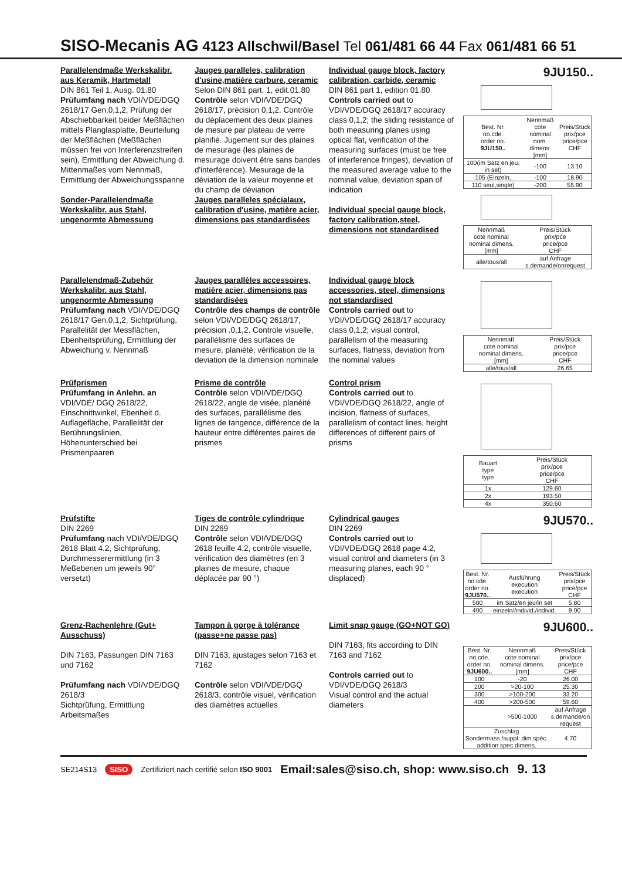SISO-Mecanis AG 4123 Allschwil/Basel Tel 061/481 66 44 Fax 061/481 66 51
Parallelendmaße Werkskalibr. aus Keramik, Hartmetall
DIN 861 Teil 1, Ausg. 01.80
Prüfumfang nach VDI/VDE/DGQ 2618/17 Gen.0,1,2, Prüfung der Abschiebbarkeit beider Meßflächen mittels Planglasplatte, Beurteilung der Meßflächen (Meßflächen müssen frei von Interferenzstreifen sein), Ermittlung der Abweichung d. Mittenmaßes vom Nennmaß, Ermittlung der Abweichungsspanne
Sonder-Parallelendmaße Werkskalibr. aus Stahl, ungenormte Abmessung
Jauges paralleles, calibration d'usine,matière carbure, ceramic
Selon DIN 861 part. 1, edit.01.80
Contrôle selon VDI/VDE/DGQ 2618/17, précision 0,1,2. Contrôle du déplacement des deux plaines de mesure par plateau de verre planifié. Jugement sur des plaines de mesurage (les plaines de mesurage doivent être sans bandes d'interférence). Mesurage de la déviation de la valeur moyenne et du champ de déviation
Jauges paralleles spécialaux, calibration d'usine, matière acier, dimensions pas standardisées
Individual gauge block, factory calibration, carbide, ceramic
DIN 861 part 1, edition 01.80
Controls carried out to VDI/VDE/DGQ 2618/17 accuracy class 0,1,2; the sliding resistance of both measuring planes using optical flat, verification of the measuring surfaces (must be free of interference fringes), deviation of the measured average value to the nominal value, deviation span of indication
Individual special gauge block, factory calibration,steel, dimensions not standardised
9JU150..
| Best. Nr. no.cde. order no. 9JU150.. | Nennmaß cote nominal nom. dimens. [mm] | Preis/Stück prix/pce price/pce CHF |
| 100(im Satz en jeu, in set) | -100 | 13.10 |
| 105 (Einzeln, | -100 | 18.90 |
| 110 seul,single) | -200 | 55.90 |
| Nennmaß cote nominal nominal dimens. [mm] | Preis/Stück prix/pce price/pce CHF |
| alle/tous/all | auf Anfrage s.demande/onrequest |
Parallelendmaß-Zubehör Werkskalibr. aus Stahl, ungenormte Abmessung
Prüfumfang nach VDI/VDE/DGQ 2618/17 Gen.0,1,2, Sichtprüfung, Parallelität der Messflächen, Ebenheitsprüfung, Ermittlung der Abweichung v. Nennmaß
Jauges parallèles accessoires, matière acier, dimensions pas standardisées
Contrôle des champs de contrôle selon VDI/VDE/DGQ 2618/17, précision .0,1,2. Controle visuelle, parallélisme des surfaces de mesure, planiété, vérification de la deviation de la dimension nominale
Individual gauge block accessories, steel, dimensions not standardised
Controls carried out to VDI/VDE/DGQ 2618/17 accuracy class 0,1,2; visual control, parallelism of the measuring surfaces, flatness, deviation from the nominal values
| Nennmaß cote nominal nominal dimens. [mm] | Preis/Stück prix/pce price/pce CHF |
| alle/tous/all | 26.65 |
Prüfprismen
Prüfumfang in Anlehn. an VDI/VDE/ DGQ 2618/22, Einschnittwinkel, Ebenheit d. Auflagefläche, Parallelität der Berührungslinien, Höhenunterschied bei Prismenpaaren
Prisme de contrôle
Contrôle selon VDI/VDE/DGQ 2618/22, angle de visée, planéité des surfaces, parallélisme des lignes de tangence, différence de la hauteur entre différentes paires de prismes
Control prism
Controls carried out to VDI/VDE/DGQ 2618/22, angle of incision, flatness of surfaces, parallelism of contact lines, height differences of different pairs of prisms
| Bauart type type | Preis/Stück prix/pce price/pce CHF |
| 1x | 129.60 |
| 2x | 193.50 |
| 4x | 350.60 |
Prüfstifte
DIN 2269
Prüfumfang nach VDI/VDE/DGQ 2618 Blatt 4.2, Sichtprüfung, Durchmesserermittlung (in 3 Meßebenen um jeweils 90° versetzt)
Tiges de contrôle cylindrique
DIN 2269
Contrôle selon VDI/VDE/DGQ 2618 feuille 4.2, contrôle visuelle, vérification des diamètres (en 3 plaines de mesure, chaque déplacée par 90 °)
Cylindrical gauges
DIN 2269
Controls carried out to VDI/VDE/DGQ 2618 page 4.2, visual control and diameters (in 3 measuring planes, each 90 ° displaced)
9JU570..
| Best. Nr. no.cde. order no. 9JU570.. | Ausführung execution execution | Preis/Stück prix/pce price/pce CHF |
| 500 | im Satz/en jeu/in set | 5.80 |
| 400 | einzeln//individ./individ. | 9.00 |
Grenz-Rachenlehre (Gut+ Ausschuss)
DIN 7163, Passungen DIN 7163 und 7162
Prüfumfang nach VDI/VDE/DGQ 2618/3
Sichtprüfung, Ermittlung Arbeitsmaßes
Tampon à gorge à tolérance (passe+ne passe pas)
DIN 7163, ajustages selon 7163 et 7162
Contrôle selon VDI/VDE/DGQ 2618/3, contrôle visuel, vérification des diamètres actuelles
Limit snap gauge (GO+NOT GO)
DIN 7163, fits according to DIN 7163 and 7162
Controls carried out to VDI/VDE/DGQ 2618/3
Visual control and the actual diameters
9JU600..
| Best. Nr. no.cde. order no. 9JU600.. | Nennmaß cote nominal nominal dimens. [mm] | Preis/Stück prix/pce price/pce CHF |
| 100 | -20 | 26.00 |
| 200 | >20-100 | 25.30 |
| 300 | >100-200 | 33.20 |
| 400 | >200-500 | 59.60 |
| | >500-1000 | auf Anfrage s.demande/on request |
| Zuschlag Sondermass./suppl..dim.spéc. addition spec.dimens. | | 4.70 |
SE214S13 SISO Zertifiziert nach certifié selon ISO 9001 Email:sales@siso.ch, shop: www.siso.ch 9. 13